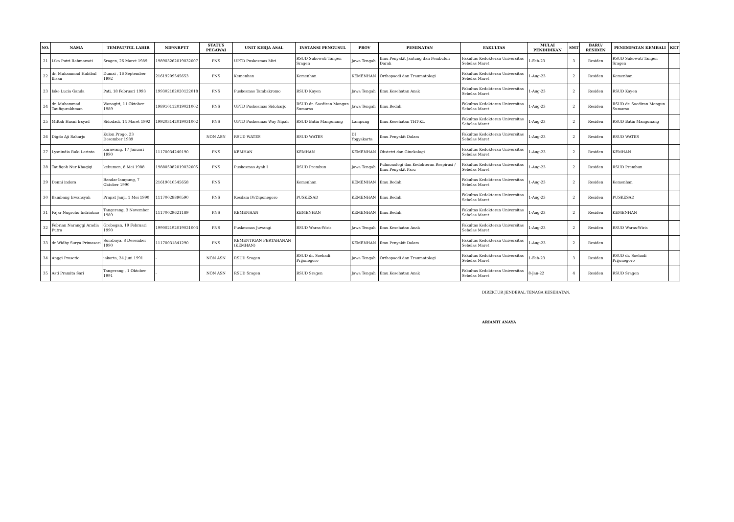| NO. | NAMA | TEMPAT/TGL LAHIR | NIP/NRPTT | STATUS PEGAWAI | UNIT KERJA ASAL | INSTANSI PENGUSUL | PROV | PEMINATAN | FAKULTAS | MULAI PENDIDIKAN | SMT | BARU/ RESIDEN | PENEMPATAN KEMBALI | KET |
| --- | --- | --- | --- | --- | --- | --- | --- | --- | --- | --- | --- | --- | --- | --- |
| 21 | Lika Putri Rahmawati | Sragen, 26 Maret 1989 | 198903262019032007 | PNS | UPTD Puskesmas Miri | RSUD Sukowati Tangen Sragen | Jawa Tengah | Ilmu Penyakit Jantung dan Pembuluh Darah | Fakultas Kedokteran Universitas Sebelas Maret | 1-Feb-23 | 3 | Residen | RSUD Sukowati Tangen Sragen | |
| 22 | dr. Muhammad Habibul Ihsan | Dumai , 16 September 1992 | 21619209545653 | PNS | Kemenhan | Kemenhan | KEMENHAN | Orthopaedi dan Traumatologi | Fakultas Kedokteran Universitas Sebelas Maret | 1-Aug-23 | 2 | Residen | Kemenhan | |
| 23 | Iske Lucia Ganda | Pati, 18 Februari 1993 | 199302182020122018 | PNS | Puskesmas Tambakromo | RSUD Kayen | Jawa Tengah | Ilmu Kesehatan Anak | Fakultas Kedokteran Universitas Sebelas Maret | 1-Aug-23 | 2 | Residen | RSUD Kayen | |
| 24 | dr. Muhammad Taufiqurokhman | Wonogiri, 11 Oktober 1989 | 198910112019021002 | PNS | UPTD Puskesmas Sidoharjo | RSUD dr. Soediran Mangun Sumarso | Jawa Tengah | Ilmu Bedah | Fakultas Kedokteran Universitas Sebelas Maret | 1-Aug-23 | 2 | Residen | RSUD dr. Soediran Mangun Sumarso | |
| 25 | Miftah Husni Irsyad | Sidodadi, 14 Maret 1992 | 199203142019031002 | PNS | UPTD Puskesmas Way Nipah | RSUD Batin Mangunang | Lampung | Ilmu Kesehatan THT-KL | Fakultas Kedokteran Universitas Sebelas Maret | 1-Aug-23 | 2 | Residen | RSUD Batin Mangunang | |
| 26 | Digdo Aji Raharjo | Kulon Progo, 23 Desember 1989 | | NON ASN | RSUD WATES | RSUD WATES | DI Yogyakarta | Ilmu Penyakit Dalam | Fakultas Kedokteran Universitas Sebelas Maret | 1-Aug-23 | 2 | Residen | RSUD WATES | |
| 27 | Lysnindia Raki Larinta | karawang, 17 Januari 1990 | 11170034240190 | PNS | KEMHAN | KEMHAN | KEMENHAN | Obstetri dan Ginekologi | Fakultas Kedokteran Universitas Sebelas Maret | 1-Aug-23 | 2 | Residen | KEMHAN | |
| 28 | Taufiqoh Nur Khaqiqi | kebumen, 8 Mei 1988 | 198805082019032005 | PNS | Puskesmas Ayah I | RSUD Prembun | Jawa Tengah | Pulmonologi dan Kedokteran Respirasi / Ilmu Penyakit Paru | Fakultas Kedokteran Universitas Sebelas Maret | 1-Aug-23 | 2 | Residen | RSUD Prembun | |
| 29 | Denni indora | Bandar lampung, 7 Oktober 1990 | 21619010545658 | PNS | | Kemenhan | KEMENHAN | Ilmu Bedah | Fakultas Kedokteran Universitas Sebelas Maret | 1-Aug-23 | 2 | Residen | Kemenhan | |
| 30 | Bambang Irwansyah | Prapat Janji, 1 Mei 1990 | 11170028890590 | PNS | Kesdam IV/Diponegoro | PUSKESAD | KEMENHAN | Ilmu Bedah | Fakultas Kedokteran Universitas Sebelas Maret | 1-Aug-23 | 2 | Residen | PUSKESAD | |
| 31 | Fajar Nugroho Indriatmo | Tangerang, 3 November 1989 | 11170029621189 | PNS | KEMENHAN | KEMENHAN | KEMENHAN | Ilmu Bedah | Fakultas Kedokteran Universitas Sebelas Maret | 1-Aug-23 | 2 | Residen | KEMENHAN | |
| 32 | Febrian Naranggi Aradia Putra | Grobogan, 19 Februari 1990 | 199002192019021003 | PNS | Puskesmas Juwangi | RSUD Waras-Wiris | Jawa Tengah | Ilmu Kesehatan Anak | Fakultas Kedokteran Universitas Sebelas Maret | 1-Aug-23 | 2 | Residen | RSUD Waras-Wiris | |
| 33 | dr Widhy Surya Primasari | Surabaya, 8 Desember 1990 | 11170031841290 | PNS | KEMENTRIAN PERTAHANAN (KEMHAN) | | KEMENHAN | Ilmu Penyakit Dalam | Fakultas Kedokteran Universitas Sebelas Maret | 1-Aug-23 | 2 | Residen | | |
| 34 | Anggi Prasetio | jakarta, 24 Juni 1991 | - | NON ASN | RSUD Sragen | RSUD dr. Soehadi Prijonegoro | Jawa Tengah | Orthopaedi dan Traumatologi | Fakultas Kedokteran Universitas Sebelas Maret | 1-Feb-23 | 3 | Residen | RSUD dr. Soehadi Prijonegoro | |
| 35 | Asti Pramita Sari | Tangerang , 1 Oktober 1991 | - | NON ASN | RSUD Sragen | RSUD Sragen | Jawa Tengah | Ilmu Kesehatan Anak | Fakultas Kedokteran Universitas Sebelas Maret | 8-Jan-22 | 4 | Residen | RSUD Sragen | |
DIREKTUR JENDERAL TENAGA KESEHATAN,
ARIANTI ANAYA